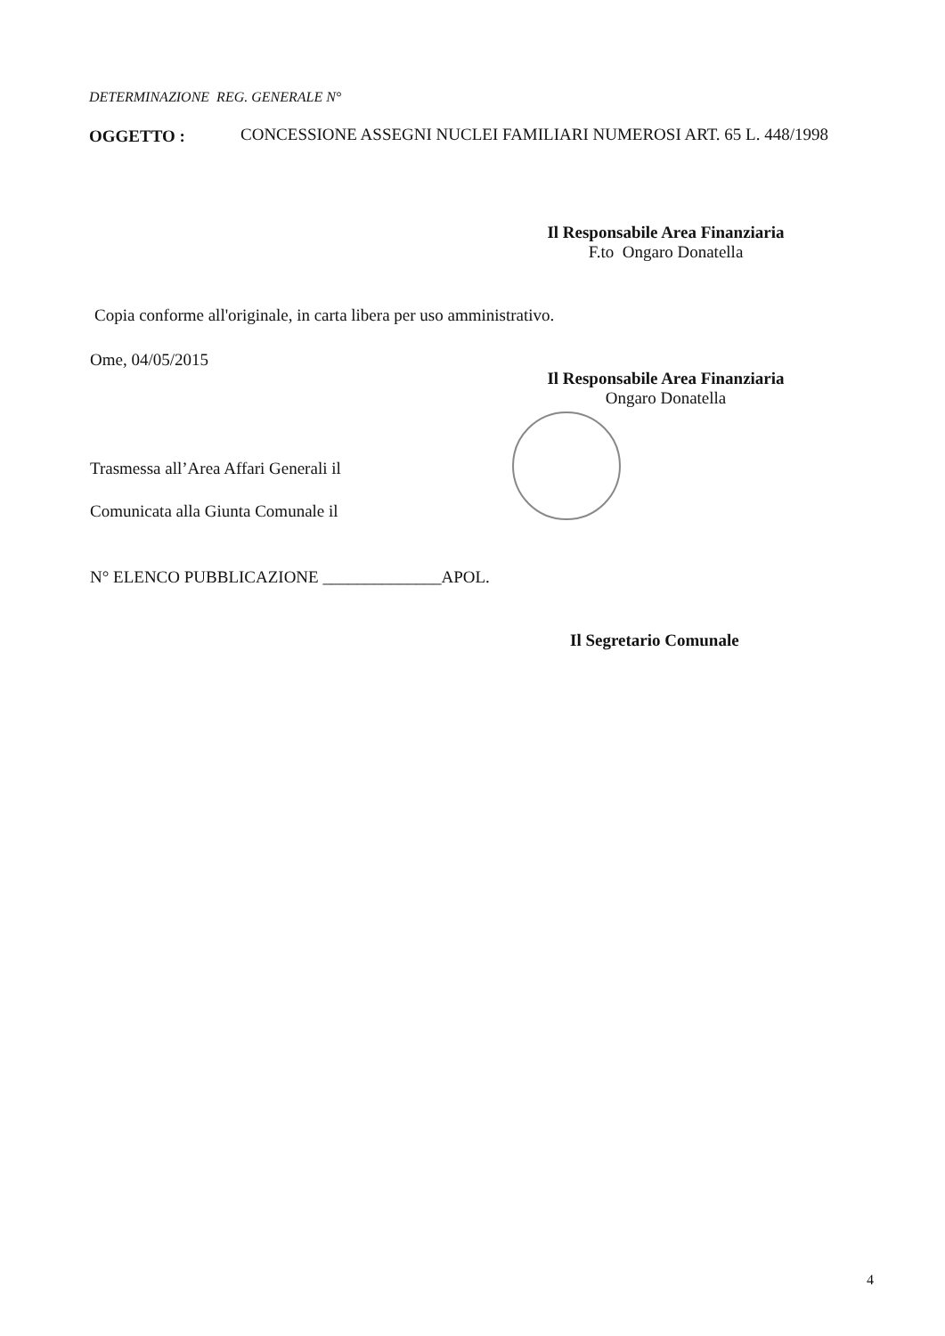DETERMINAZIONE REG. GENERALE N°
OGGETTO :
CONCESSIONE ASSEGNI NUCLEI FAMILIARI NUMEROSI ART. 65 L. 448/1998
Il Responsabile Area Finanziaria
F.to Ongaro Donatella
Copia conforme all'originale, in carta libera per uso amministrativo.
Ome, 04/05/2015
Il Responsabile Area Finanziaria
Ongaro Donatella
Trasmessa all’Area Affari Generali il
Comunicata alla Giunta Comunale il
N° ELENCO PUBBLICAZIONE ______________APOL.
Il Segretario Comunale
4